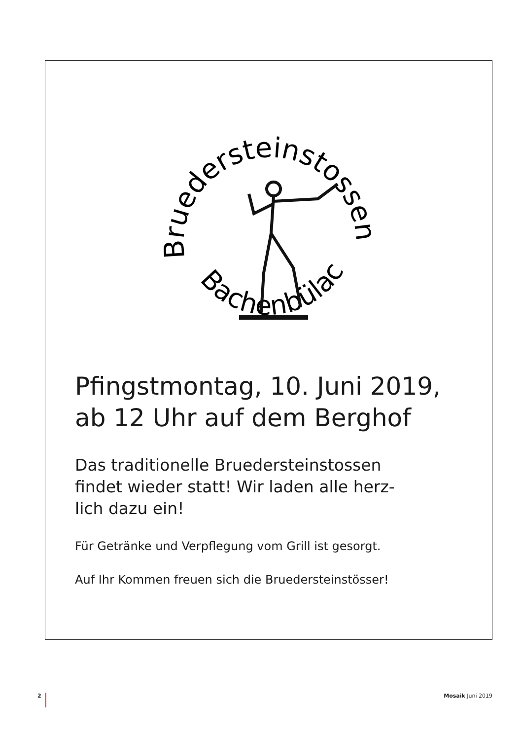Bruedersteinstossen
Bachenbülach
Pfingstmontag, 10. Juni 2019,
ab 12 Uhr auf dem Berghof
Das traditionelle Bruedersteinstossen
findet wieder statt! Wir laden alle herz-
lich dazu ein!
Für Getränke und Verpflegung vom Grill ist gesorgt.
Auf Ihr Kommen freuen sich die Bruedersteinstösser!
2 Mosaik Juni 2019